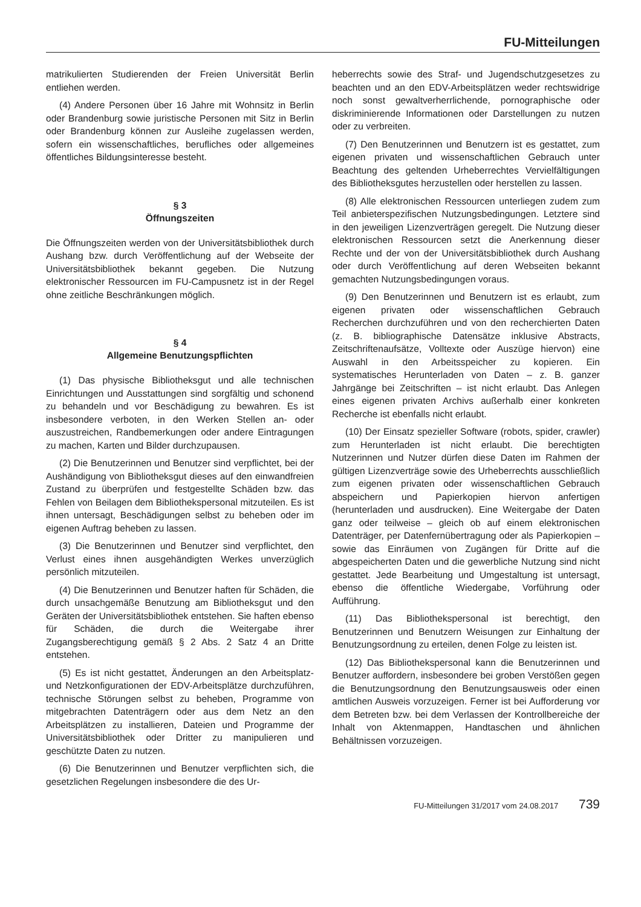FU-Mitteilungen
matrikulierten Studierenden der Freien Universität Berlin entliehen werden.
(4) Andere Personen über 16 Jahre mit Wohnsitz in Berlin oder Brandenburg sowie juristische Personen mit Sitz in Berlin oder Brandenburg können zur Ausleihe zugelassen werden, sofern ein wissenschaftliches, berufliches oder allgemeines öffentliches Bildungsinteresse besteht.
§ 3
Öffnungszeiten
Die Öffnungszeiten werden von der Universitätsbibliothek durch Aushang bzw. durch Veröffentlichung auf der Webseite der Universitätsbibliothek bekannt gegeben. Die Nutzung elektronischer Ressourcen im FU-Campusnetz ist in der Regel ohne zeitliche Beschränkungen möglich.
§ 4
Allgemeine Benutzungspflichten
(1) Das physische Bibliotheksgut und alle technischen Einrichtungen und Ausstattungen sind sorgfältig und schonend zu behandeln und vor Beschädigung zu bewahren. Es ist insbesondere verboten, in den Werken Stellen an- oder auszustreichen, Randbemerkungen oder andere Eintragungen zu machen, Karten und Bilder durchzupausen.
(2) Die Benutzerinnen und Benutzer sind verpflichtet, bei der Aushändigung von Bibliotheksgut dieses auf den einwandfreien Zustand zu überprüfen und festgestellte Schäden bzw. das Fehlen von Beilagen dem Bibliothekspersonal mitzuteilen. Es ist ihnen untersagt, Beschädigungen selbst zu beheben oder im eigenen Auftrag beheben zu lassen.
(3) Die Benutzerinnen und Benutzer sind verpflichtet, den Verlust eines ihnen ausgehändigten Werkes unverzüglich persönlich mitzuteilen.
(4) Die Benutzerinnen und Benutzer haften für Schäden, die durch unsachgemäße Benutzung am Bibliotheksgut und den Geräten der Universitätsbibliothek entstehen. Sie haften ebenso für Schäden, die durch die Weitergabe ihrer Zugangsberechtigung gemäß § 2 Abs. 2 Satz 4 an Dritte entstehen.
(5) Es ist nicht gestattet, Änderungen an den Arbeitsplatz- und Netzkonfigurationen der EDV-Arbeitsplätze durchzuführen, technische Störungen selbst zu beheben, Programme von mitgebrachten Datenträgern oder aus dem Netz an den Arbeitsplätzen zu installieren, Dateien und Programme der Universitätsbibliothek oder Dritter zu manipulieren und geschützte Daten zu nutzen.
(6) Die Benutzerinnen und Benutzer verpflichten sich, die gesetzlichen Regelungen insbesondere die des Ur-
heberrechts sowie des Straf- und Jugendschutzgesetzes zu beachten und an den EDV-Arbeitsplätzen weder rechtswidrige noch sonst gewaltverherrlichende, pornographische oder diskriminierende Informationen oder Darstellungen zu nutzen oder zu verbreiten.
(7) Den Benutzerinnen und Benutzern ist es gestattet, zum eigenen privaten und wissenschaftlichen Gebrauch unter Beachtung des geltenden Urheberrechtes Vervielfältigungen des Bibliotheksgutes herzustellen oder herstellen zu lassen.
(8) Alle elektronischen Ressourcen unterliegen zudem zum Teil anbieterspezifischen Nutzungsbedingungen. Letztere sind in den jeweiligen Lizenzverträgen geregelt. Die Nutzung dieser elektronischen Ressourcen setzt die Anerkennung dieser Rechte und der von der Universitätsbibliothek durch Aushang oder durch Veröffentlichung auf deren Webseiten bekannt gemachten Nutzungsbedingungen voraus.
(9) Den Benutzerinnen und Benutzern ist es erlaubt, zum eigenen privaten oder wissenschaftlichen Gebrauch Recherchen durchzuführen und von den recherchierten Daten (z. B. bibliographische Datensätze inklusive Abstracts, Zeitschriftenaufsätze, Volltexte oder Auszüge hiervon) eine Auswahl in den Arbeitsspeicher zu kopieren. Ein systematisches Herunterladen von Daten – z. B. ganzer Jahrgänge bei Zeitschriften – ist nicht erlaubt. Das Anlegen eines eigenen privaten Archivs außerhalb einer konkreten Recherche ist ebenfalls nicht erlaubt.
(10) Der Einsatz spezieller Software (robots, spider, crawler) zum Herunterladen ist nicht erlaubt. Die berechtigten Nutzerinnen und Nutzer dürfen diese Daten im Rahmen der gültigen Lizenzverträge sowie des Urheberrechts ausschließlich zum eigenen privaten oder wissenschaftlichen Gebrauch abspeichern und Papierkopien hiervon anfertigen (herunterladen und ausdrucken). Eine Weitergabe der Daten ganz oder teilweise – gleich ob auf einem elektronischen Datenträger, per Datenfernübertragung oder als Papierkopien – sowie das Einräumen von Zugängen für Dritte auf die abgespeicherten Daten und die gewerbliche Nutzung sind nicht gestattet. Jede Bearbeitung und Umgestaltung ist untersagt, ebenso die öffentliche Wiedergabe, Vorführung oder Aufführung.
(11) Das Bibliothekspersonal ist berechtigt, den Benutzerinnen und Benutzern Weisungen zur Einhaltung der Benutzungsordnung zu erteilen, denen Folge zu leisten ist.
(12) Das Bibliothekspersonal kann die Benutzerinnen und Benutzer auffordern, insbesondere bei groben Verstößen gegen die Benutzungsordnung den Benutzungsausweis oder einen amtlichen Ausweis vorzuzeigen. Ferner ist bei Aufforderung vor dem Betreten bzw. bei dem Verlassen der Kontrollbereiche der Inhalt von Aktenmappen, Handtaschen und ähnlichen Behältnissen vorzuzeigen.
FU-Mitteilungen 31/2017 vom 24.08.2017 739